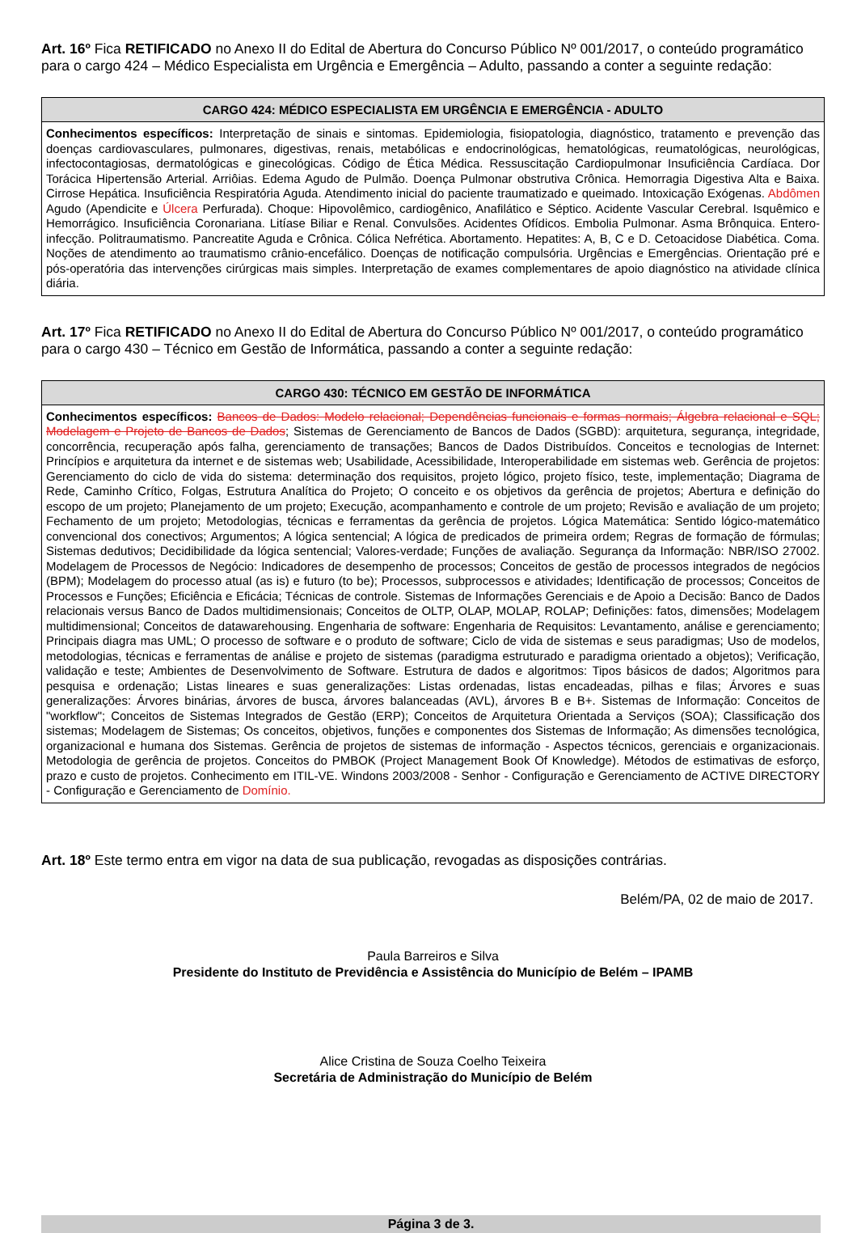Art. 16º Fica RETIFICADO no Anexo II do Edital de Abertura do Concurso Público Nº 001/2017, o conteúdo programático para o cargo 424 – Médico Especialista em Urgência e Emergência – Adulto, passando a conter a seguinte redação:
| CARGO 424: MÉDICO ESPECIALISTA EM URGÊNCIA E EMERGÊNCIA - ADULTO |
| --- |
| Conhecimentos específicos: Interpretação de sinais e sintomas. Epidemiologia, fisiopatologia, diagnóstico, tratamento e prevenção das doenças cardiovasculares, pulmonares, digestivas, renais, metabólicas e endocrinológicas, hematológicas, reumatológicas, neurológicas, infectocontagiosas, dermatológicas e ginecológicas. Código de Ética Médica. Ressuscitação Cardiopulmonar Insuficiência Cardíaca. Dor Torácica Hipertensão Arterial. Arriôias. Edema Agudo de Pulmão. Doença Pulmonar obstrutiva Crônica. Hemorragia Digestiva Alta e Baixa. Cirrose Hepática. Insuficiência Respiratória Aguda. Atendimento inicial do paciente traumatizado e queimado. Intoxicação Exógenas. Abdômen Agudo (Apendicite e Úlcera Perfurada). Choque: Hipovolêmico, cardiogênico, Anafilático e Séptico. Acidente Vascular Cerebral. Isquêmico e Hemorrágico. Insuficiência Coronariana. Litíase Biliar e Renal. Convulsões. Acidentes Ofídicos. Embolia Pulmonar. Asma Brônquica. Entero-infecção. Politraumatismo. Pancreatite Aguda e Crônica. Cólica Nefrética. Abortamento. Hepatites: A, B, C e D. Cetoacidose Diabética. Coma. Noções de atendimento ao traumatismo crânio-encefálico. Doenças de notificação compulsória. Urgências e Emergências. Orientação pré e pós-operatória das intervenções cirúrgicas mais simples. Interpretação de exames complementares de apoio diagnóstico na atividade clínica diária. |
Art. 17º Fica RETIFICADO no Anexo II do Edital de Abertura do Concurso Público Nº 001/2017, o conteúdo programático para o cargo 430 – Técnico em Gestão de Informática, passando a conter a seguinte redação:
| CARGO 430: TÉCNICO EM GESTÃO DE INFORMÁTICA |
| --- |
| Conhecimentos específicos: Bancos de Dados: Modelo relacional; Dependências funcionais e formas normais; Álgebra relacional e SQL; Modelagem e Projeto de Bancos de Dados ; Sistemas de Gerenciamento de Bancos de Dados (SGBD): arquitetura, segurança, integridade, concorrência, recuperação após falha, gerenciamento de transações; Bancos de Dados Distribuídos. Conceitos e tecnologias de Internet: Princípios e arquitetura da internet e de sistemas web; Usabilidade, Acessibilidade, Interoperabilidade em sistemas web. Gerência de projetos: Gerenciamento do ciclo de vida do sistema: determinação dos requisitos, projeto lógico, projeto físico, teste, implementação; Diagrama de Rede, Caminho Crítico, Folgas, Estrutura Analítica do Projeto; O conceito e os objetivos da gerência de projetos; Abertura e definição do escopo de um projeto; Planejamento de um projeto; Execução, acompanhamento e controle de um projeto; Revisão e avaliação de um projeto; Fechamento de um projeto; Metodologias, técnicas e ferramentas da gerência de projetos. Lógica Matemática: Sentido lógico-matemático convencional dos conectivos; Argumentos; A lógica sentencial; A lógica de predicados de primeira ordem; Regras de formação de fórmulas; Sistemas dedutivos; Decidibilidade da lógica sentencial; Valores-verdade; Funções de avaliação. Segurança da Informação: NBR/ISO 27002. Modelagem de Processos de Negócio: Indicadores de desempenho de processos; Conceitos de gestão de processos integrados de negócios (BPM); Modelagem do processo atual (as is) e futuro (to be); Processos, subprocessos e atividades; Identificação de processos; Conceitos de Processos e Funções; Eficiência e Eficácia; Técnicas de controle. Sistemas de Informações Gerenciais e de Apoio a Decisão: Banco de Dados relacionais versus Banco de Dados multidimensionais; Conceitos de OLTP, OLAP, MOLAP, ROLAP; Definições: fatos, dimensões; Modelagem multidimensional; Conceitos de datawarehousing. Engenharia de software: Engenharia de Requisitos: Levantamento, análise e gerenciamento; Principais diagra mas UML; O processo de software e o produto de software; Ciclo de vida de sistemas e seus paradigmas; Uso de modelos, metodologias, técnicas e ferramentas de análise e projeto de sistemas (paradigma estruturado e paradigma orientado a objetos); Verificação, validação e teste; Ambientes de Desenvolvimento de Software. Estrutura de dados e algoritmos: Tipos básicos de dados; Algoritmos para pesquisa e ordenação; Listas lineares e suas generalizações: Listas ordenadas, listas encadeadas, pilhas e filas; Árvores e suas generalizações: Árvores binárias, árvores de busca, árvores balanceadas (AVL), árvores B e B+. Sistemas de Informação: Conceitos de "workflow"; Conceitos de Sistemas Integrados de Gestão (ERP); Conceitos de Arquitetura Orientada a Serviços (SOA); Classificação dos sistemas; Modelagem de Sistemas; Os conceitos, objetivos, funções e componentes dos Sistemas de Informação; As dimensões tecnológica, organizacional e humana dos Sistemas. Gerência de projetos de sistemas de informação - Aspectos técnicos, gerenciais e organizacionais. Metodologia de gerência de projetos. Conceitos do PMBOK (Project Management Book Of Knowledge). Métodos de estimativas de esforço, prazo e custo de projetos. Conhecimento em ITIL-VE. Windons 2003/2008 - Senhor - Configuração e Gerenciamento de ACTIVE DIRECTORY - Configuração e Gerenciamento de Domínio. |
Art. 18º Este termo entra em vigor na data de sua publicação, revogadas as disposições contrárias.
Belém/PA, 02 de maio de 2017.
Paula Barreiros e Silva
Presidente do Instituto de Previdência e Assistência do Município de Belém – IPAMB
Alice Cristina de Souza Coelho Teixeira
Secretária de Administração do Município de Belém
Página 3 de 3.